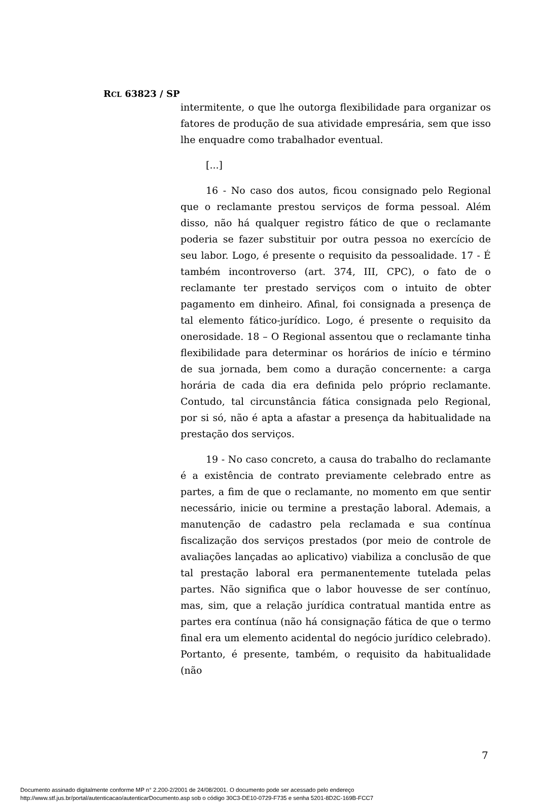RCL 63823 / SP
intermitente, o que lhe outorga flexibilidade para organizar os fatores de produção de sua atividade empresária, sem que isso lhe enquadre como trabalhador eventual.
[...]
16 - No caso dos autos, ficou consignado pelo Regional que o reclamante prestou serviços de forma pessoal. Além disso, não há qualquer registro fático de que o reclamante poderia se fazer substituir por outra pessoa no exercício de seu labor. Logo, é presente o requisito da pessoalidade. 17 - É também incontroverso (art. 374, III, CPC), o fato de o reclamante ter prestado serviços com o intuito de obter pagamento em dinheiro. Afinal, foi consignada a presença de tal elemento fático-jurídico. Logo, é presente o requisito da onerosidade. 18 – O Regional assentou que o reclamante tinha flexibilidade para determinar os horários de início e término de sua jornada, bem como a duração concernente: a carga horária de cada dia era definida pelo próprio reclamante. Contudo, tal circunstância fática consignada pelo Regional, por si só, não é apta a afastar a presença da habitualidade na prestação dos serviços.
19 - No caso concreto, a causa do trabalho do reclamante é a existência de contrato previamente celebrado entre as partes, a fim de que o reclamante, no momento em que sentir necessário, inicie ou termine a prestação laboral. Ademais, a manutenção de cadastro pela reclamada e sua contínua fiscalização dos serviços prestados (por meio de controle de avaliações lançadas ao aplicativo) viabiliza a conclusão de que tal prestação laboral era permanentemente tutelada pelas partes. Não significa que o labor houvesse de ser contínuo, mas, sim, que a relação jurídica contratual mantida entre as partes era contínua (não há consignação fática de que o termo final era um elemento acidental do negócio jurídico celebrado). Portanto, é presente, também, o requisito da habitualidade (não
7
Documento assinado digitalmente conforme MP n° 2.200-2/2001 de 24/08/2001. O documento pode ser acessado pelo endereço
http://www.stf.jus.br/portal/autenticacao/autenticarDocumento.asp sob o código 30C3-DE10-0729-F735 e senha 5201-8D2C-169B-FCC7